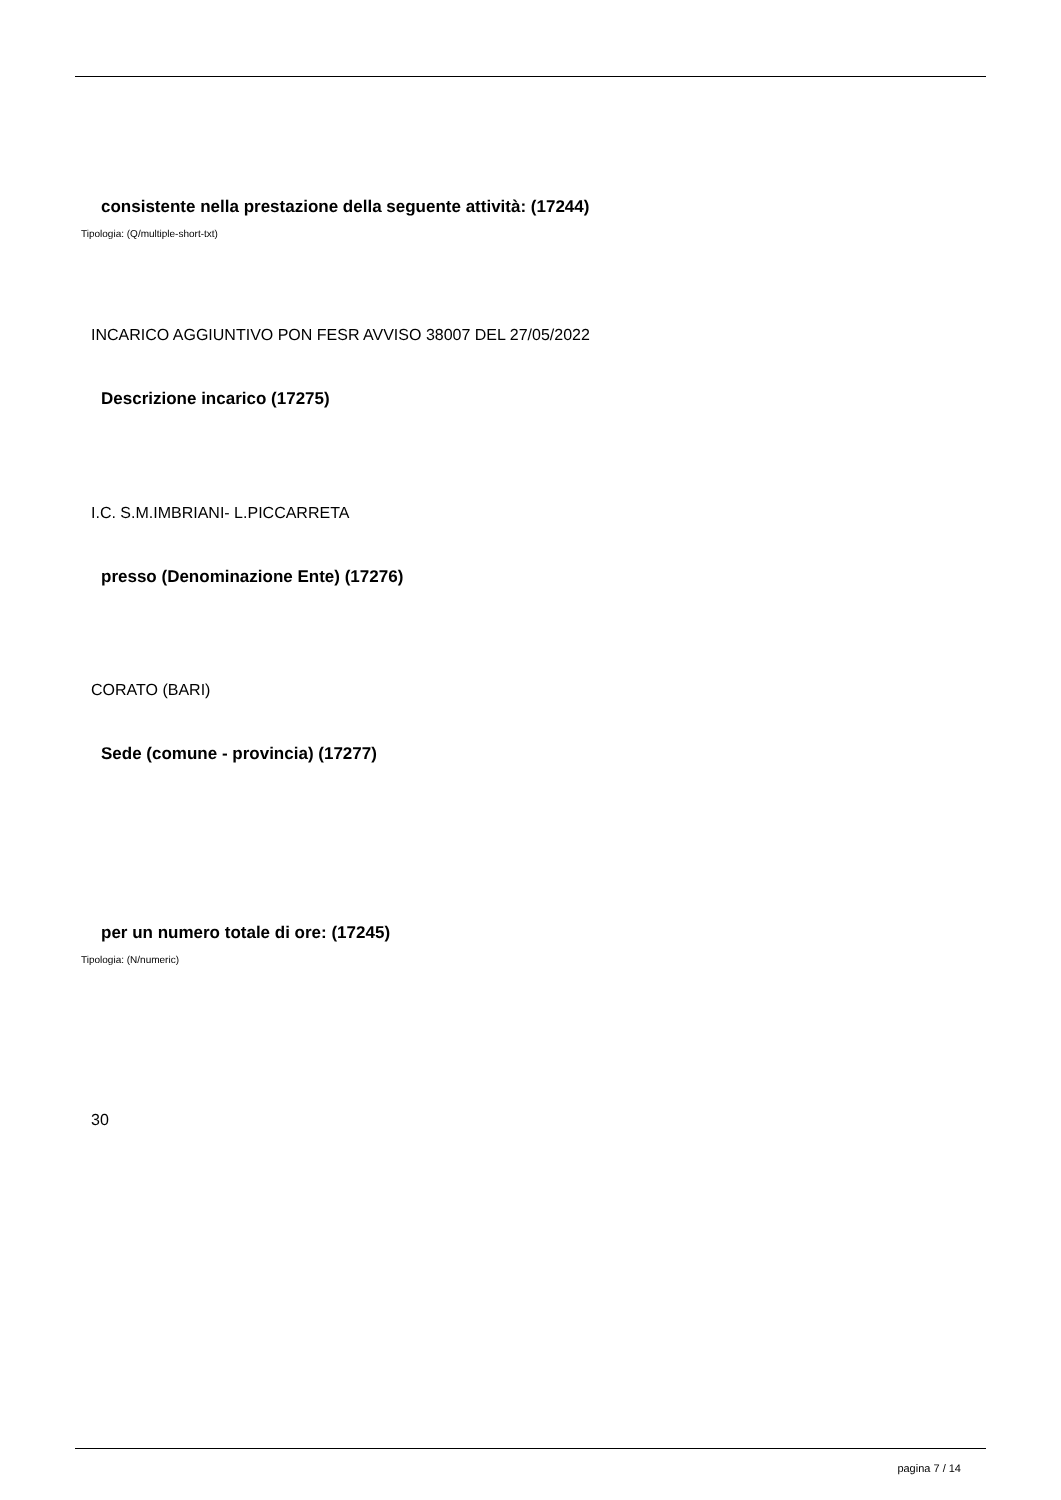consistente nella prestazione della seguente attività: (17244)
Tipologia: (Q/multiple-short-txt)
INCARICO AGGIUNTIVO PON FESR AVVISO 38007 DEL 27/05/2022
Descrizione incarico (17275)
I.C. S.M.IMBRIANI- L.PICCARRETA
presso (Denominazione Ente) (17276)
CORATO (BARI)
Sede (comune - provincia) (17277)
per un numero totale di ore: (17245)
Tipologia: (N/numeric)
30
pagina 7 / 14